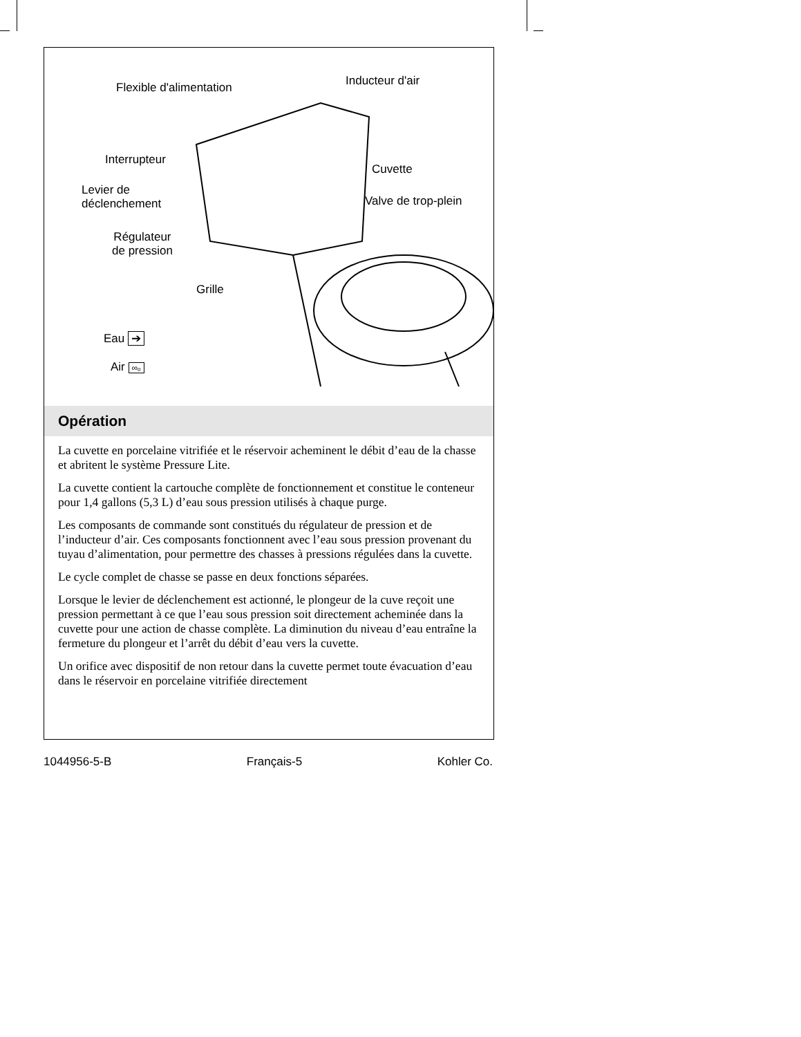Flexible d'alimentation Inducteur d'air
Interrupteur
Cuvette
Levier de
déclenchement
Valve de trop-plein
Régulateur
de pression
Grille
Eau ➔
Air ∞ₒ
Opération
La cuvette en porcelaine vitrifiée et le réservoir acheminent le débit d’eau de la chasse et abritent le système Pressure Lite.
La cuvette contient la cartouche complète de fonctionnement et constitue le conteneur pour 1,4 gallons (5,3 L) d’eau sous pression utilisés à chaque purge.
Les composants de commande sont constitués du régulateur de pression et de l’inducteur d’air. Ces composants fonctionnent avec l’eau sous pression provenant du tuyau d’alimentation, pour permettre des chasses à pressions régulées dans la cuvette.
Le cycle complet de chasse se passe en deux fonctions séparées.
Lorsque le levier de déclenchement est actionné, le plongeur de la cuve reçoit une pression permettant à ce que l’eau sous pression soit directement acheminée dans la cuvette pour une action de chasse complète. La diminution du niveau d’eau entraîne la fermeture du plongeur et l’arrêt du débit d’eau vers la cuvette.
Un orifice avec dispositif de non retour dans la cuvette permet toute évacuation d’eau dans le réservoir en porcelaine vitrifiée directement
1044956-5-B Français-5 Kohler Co.